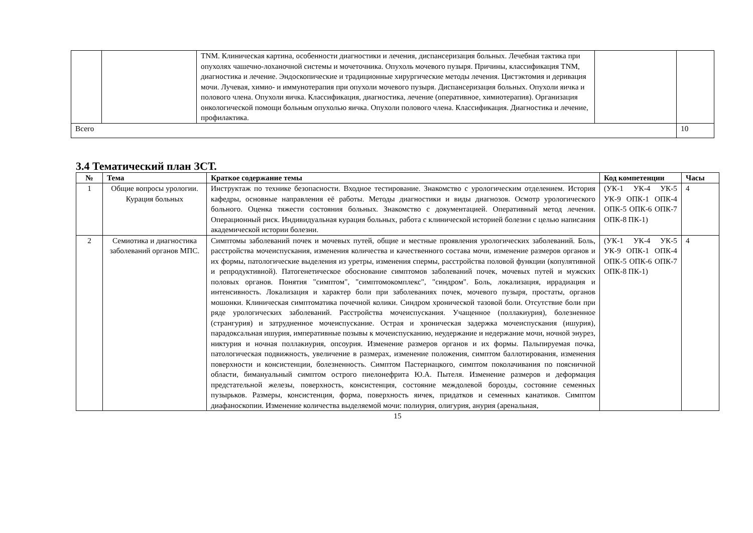| | | TNM. Клиническая картина, особенности диагностики и лечения, диспансеризация больных. Лечебная тактика при опухолях чашечно-лоханочной системы и мочеточника. Опухоль мочевого пузыря. Причины, классификация TNM, диагностика и лечение. Эндоскопические и традиционные хирургические методы лечения. Цистэктомия и деривация мочи. Лучевая, химио- и иммунотерапия при опухоли мочевого пузыря. Диспансеризация больных. Опухоли яичка и полового члена. Опухоли яичка. Классификация, диагностика, лечение (оперативное, химиотерапия). Организация онкологической помощи больным опухолью яичка. Опухоли полового члена. Классификация. Диагностика и лечение, профилактика. | | |
| Всего | | | | 10 |
3.4 Тематический план ЗСТ.
| № | Тема | Краткое содержание темы | Код компетенции | Часы |
| --- | --- | --- | --- | --- |
| 1 | Общие вопросы урологии. Курация больных | Инструктаж по технике безопасности. Входное тестирование. Знакомство с урологическим отделением. История кафедры, основные направления её работы. Методы диагностики и виды диагнозов. Осмотр урологического больного. Оценка тяжести состояния больных. Знакомство с документацией. Оперативный метод лечения. Операционный риск. Индивидуальная курация больных, работа с клинической историей болезни с целью написания академической истории болезни. | (УК-1 УК-4 УК-5 УК-9 ОПК-1 ОПК-4 ОПК-5 ОПК-6 ОПК-7 ОПК-8 ПК-1) | 4 |
| 2 | Семиотика и диагностика заболеваний органов МПС. | Симптомы заболеваний почек и мочевых путей, общие и местные проявления урологических заболеваний. Боль, расстройства мочеиспускания, изменения количества и качественного состава мочи, изменение размеров органов и их формы, патологические выделения из уретры, изменения спермы, расстройства половой функции (копулятивной и репродуктивной). Патогенетическое обоснование симптомов заболеваний почек, мочевых путей и мужских половых органов. Понятия "симптом", "симптомокомплекс", "синдром". Боль, локализация, иррадиация и интенсивность. Локализация и характер боли при заболеваниях почек, мочевого пузыря, простаты, органов мошонки. Клиническая симптоматика почечной колики. Синдром хронической тазовой боли. Отсутствие боли при ряде урологических заболеваний. Расстройства мочеиспускания. Учащенное (поллакиурия), болезненное (странгурия) и затрудненное мочеиспускание. Острая и хроническая задержка мочеиспускания (ишурия), парадоксальная ишурия, императивные позывы к мочеиспусканию, неудержание и недержание мочи, ночной энурез, никтурия и ночная поллакиурия, опсоурия. Изменение размеров органов и их формы. Пальпируемая почка, патологическая подвижность, увеличение в размерах, изменение положения, симптом баллотирования, изменения поверхности и консистенции, болезненность. Симптом Пастернацкого, симптом поколачивания по поясничной области, бимануальный симптом острого пиелонефрита Ю.А. Пытеля. Изменение размеров и деформация предстательной железы, поверхность, консистенция, состояние междолевой борозды, состояние семенных пузырьков. Размеры, консистенция, форма, поверхность яичек, придатков и семенных канатиков. Симптом диафаноскопии. Изменение количества выделяемой мочи: полиурия, олигурия, анурия (аренальная, | (УК-1 УК-4 УК-5 УК-9 ОПК-1 ОПК-4 ОПК-5 ОПК-6 ОПК-7 ОПК-8 ПК-1) | 4 |
15